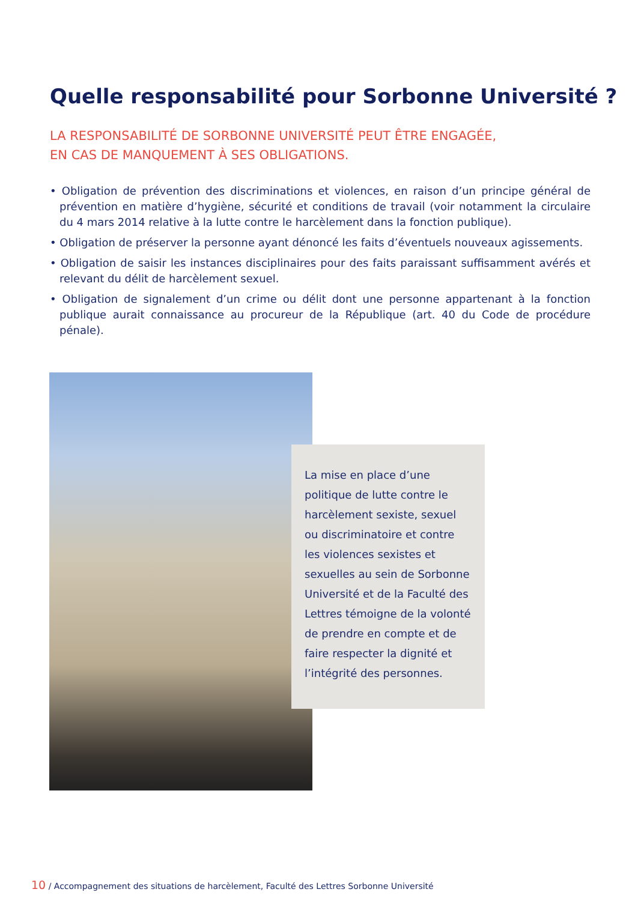Quelle responsabilité pour Sorbonne Université ?
LA RESPONSABILITÉ DE SORBONNE UNIVERSITÉ PEUT ÊTRE ENGAGÉE,
EN CAS DE MANQUEMENT À SES OBLIGATIONS.
• Obligation de prévention des discriminations et violences, en raison d’un principe général de prévention en matière d’hygiène, sécurité et conditions de travail (voir notamment la circulaire du 4 mars 2014 relative à la lutte contre le harcèlement dans la fonction publique).
• Obligation de préserver la personne ayant dénoncé les faits d’éventuels nouveaux agissements.
• Obligation de saisir les instances disciplinaires pour des faits paraissant suffisamment avérés et relevant du délit de harcèlement sexuel.
• Obligation de signalement d’un crime ou délit dont une personne appartenant à la fonction publique aurait connaissance au procureur de la République (art. 40 du Code de procédure pénale).
La mise en place d’une politique de lutte contre le harcèlement sexiste, sexuel ou discriminatoire et contre les violences sexistes et sexuelles au sein de Sorbonne Université et de la Faculté des Lettres témoigne de la volonté de prendre en compte et de faire respecter la dignité et l’intégrité des personnes.
10 / Accompagnement des situations de harcèlement, Faculté des Lettres Sorbonne Université